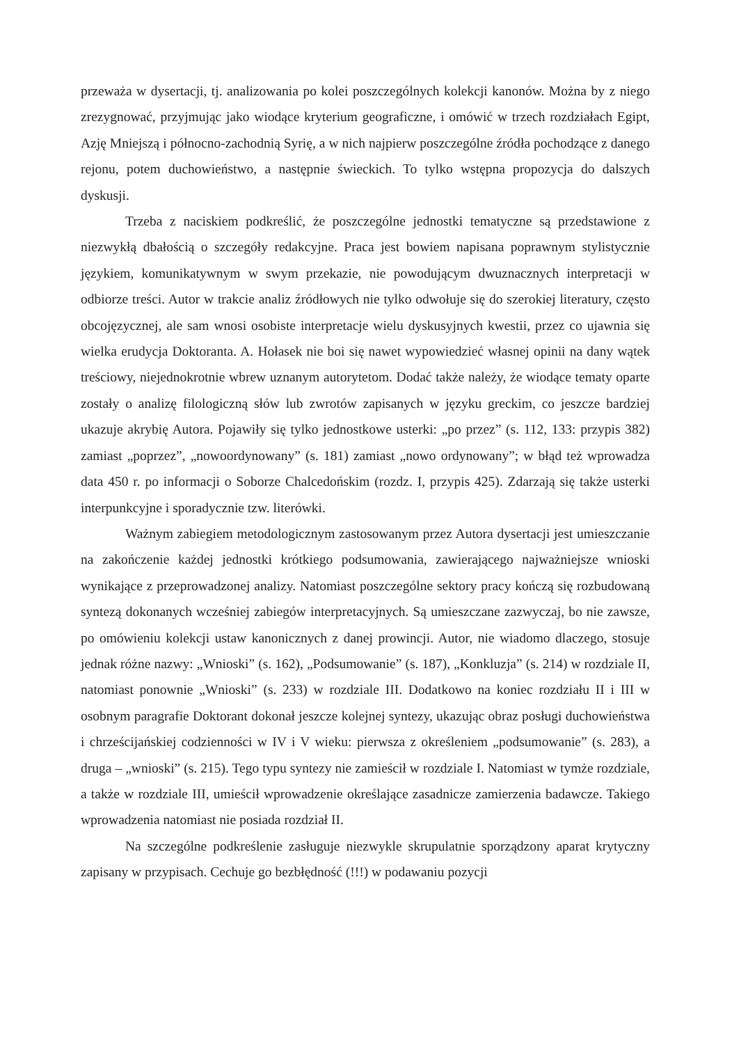przeważa w dysertacji, tj. analizowania po kolei poszczególnych kolekcji kanonów. Można by z niego zrezygnować, przyjmując jako wiodące kryterium geograficzne, i omówić w trzech rozdziałach Egipt, Azję Mniejszą i północno-zachodnią Syrię, a w nich najpierw poszczególne źródła pochodzące z danego rejonu, potem duchowieństwo, a następnie świeckich. To tylko wstępna propozycja do dalszych dyskusji.
Trzeba z naciskiem podkreślić, że poszczególne jednostki tematyczne są przedstawione z niezwykłą dbałością o szczegóły redakcyjne. Praca jest bowiem napisana poprawnym stylistycznie językiem, komunikatywnym w swym przekazie, nie powodującym dwuznacznych interpretacji w odbiorze treści. Autor w trakcie analiz źródłowych nie tylko odwołuje się do szerokiej literatury, często obcojęzycznej, ale sam wnosi osobiste interpretacje wielu dyskusyjnych kwestii, przez co ujawnia się wielka erudycja Doktoranta. A. Hołasek nie boi się nawet wypowiedzieć własnej opinii na dany wątek treściowy, niejednokrotnie wbrew uznanym autorytetom. Dodać także należy, że wiodące tematy oparte zostały o analizę filologiczną słów lub zwrotów zapisanych w języku greckim, co jeszcze bardziej ukazuje akrybię Autora. Pojawiły się tylko jednostkowe usterki: „po przez” (s. 112, 133: przypis 382) zamiast „poprzez”, „nowoordynowany” (s. 181) zamiast „nowo ordynowany”; w błąd też wprowadza data 450 r. po informacji o Soborze Chalcedońskim (rozdz. I, przypis 425). Zdarzają się także usterki interpunkcyjne i sporadycznie tzw. literówki.
Ważnym zabiegiem metodologicznym zastosowanym przez Autora dysertacji jest umieszczanie na zakończenie każdej jednostki krótkiego podsumowania, zawierającego najważniejsze wnioski wynikające z przeprowadzonej analizy. Natomiast poszczególne sektory pracy kończą się rozbudowaną syntezą dokonanych wcześniej zabiegów interpretacyjnych. Są umieszczane zazwyczaj, bo nie zawsze, po omówieniu kolekcji ustaw kanonicznych z danej prowincji. Autor, nie wiadomo dlaczego, stosuje jednak różne nazwy: „Wnioski” (s. 162), „Podsumowanie” (s. 187), „Konkluzja” (s. 214) w rozdziale II, natomiast ponownie „Wnioski” (s. 233) w rozdziale III. Dodatkowo na koniec rozdziału II i III w osobnym paragrafie Doktorant dokonał jeszcze kolejnej syntezy, ukazując obraz posługi duchowieństwa i chrześcijańskiej codzienności w IV i V wieku: pierwsza z określeniem „podsumowanie” (s. 283), a druga – „wnioski” (s. 215). Tego typu syntezy nie zamieścił w rozdziale I. Natomiast w tymże rozdziale, a także w rozdziale III, umieścił wprowadzenie określające zasadnicze zamierzenia badawcze. Takiego wprowadzenia natomiast nie posiada rozdział II.
Na szczególne podkreślenie zasługuje niezwykle skrupulatnie sporządzony aparat krytyczny zapisany w przypisach. Cechuje go bezbłędność (!!!) w podawaniu pozycji